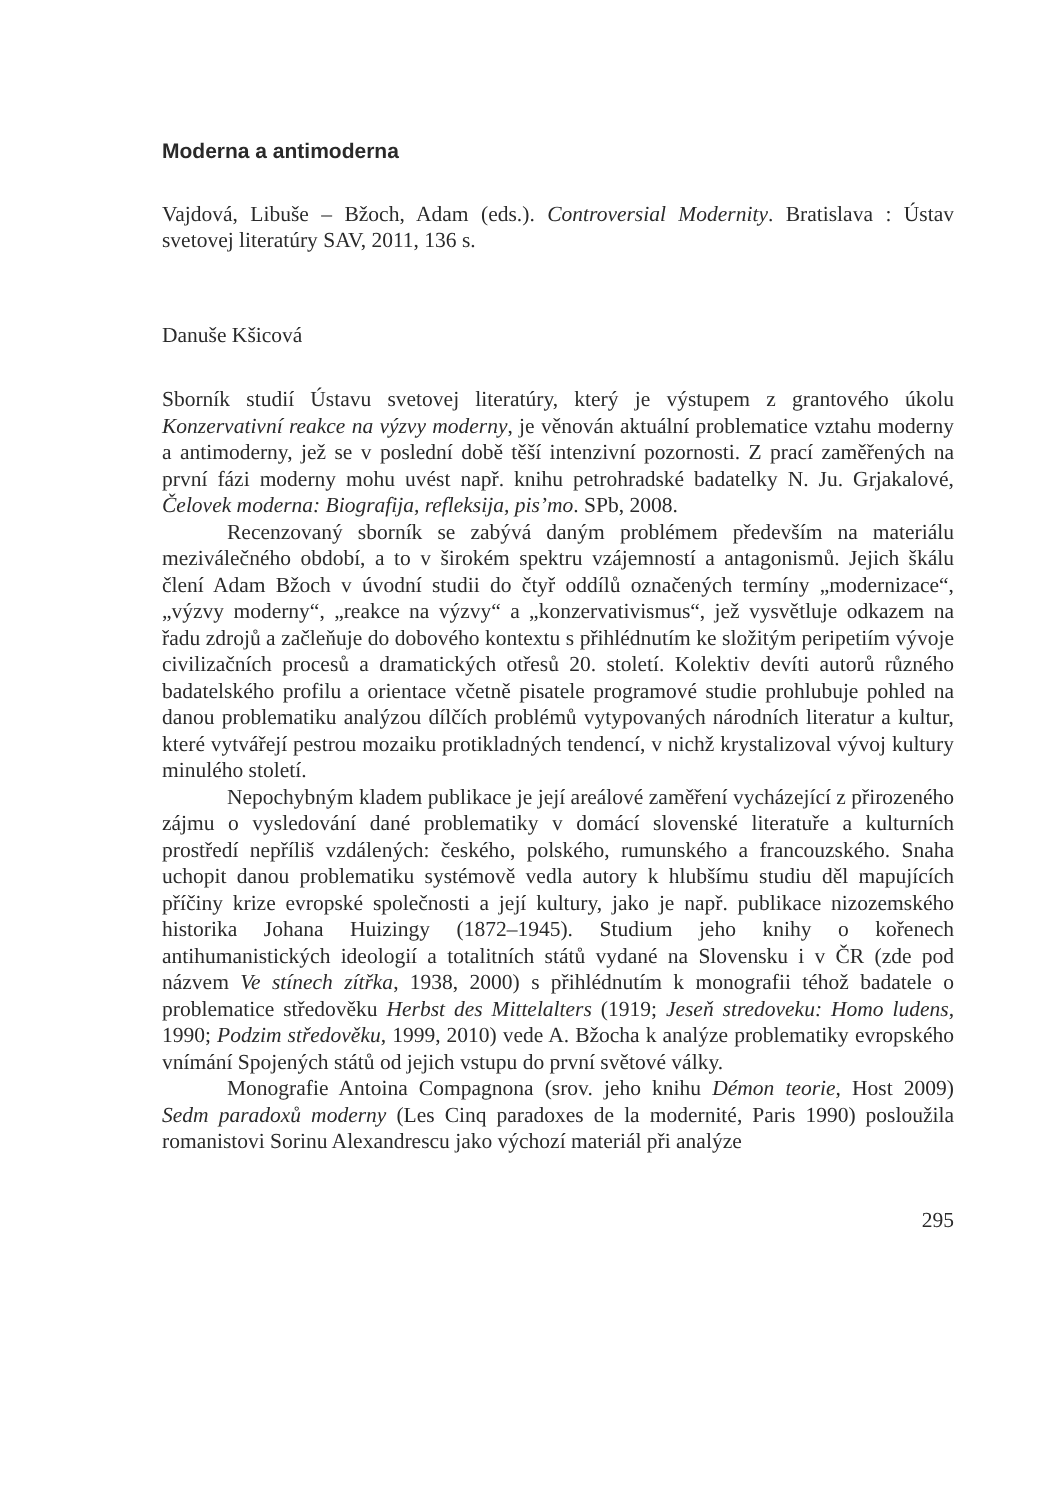Moderna a antimoderna
Vajdová, Libuše – Bžoch, Adam (eds.). Controversial Modernity. Bratislava : Ústav svetovej literatúry SAV, 2011, 136 s.
Danuše Kšicová
Sborník studií Ústavu svetovej literatúry, který je výstupem z grantového úkolu Konzervativní reakce na výzvy moderny, je věnován aktuální problematice vztahu moderny a antimoderny, jež se v poslední době těší intenzivní pozornosti. Z prací zaměřených na první fázi moderny mohu uvést např. knihu petrohradské badatelky N. Ju. Grjakalové, Čelovek moderna: Biografija, refleksija, pis’mo. SPb, 2008.
Recenzovaný sborník se zabývá daným problémem především na materiálu meziválečného období, a to v širokém spektru vzájemností a antagonismů. Jejich škálu člení Adam Bžoch v úvodní studii do čtyř oddílů označených termíny „modernizace“, „výzvy moderny“, „reakce na výzvy“ a „konzervativismus“, jež vysvětluje odkazem na řadu zdrojů a začleňuje do dobového kontextu s přihlédnutím ke složitým peripetiím vývoje civilizačních procesů a dramatických otřesů 20. století. Kolektiv devíti autorů různého badatelského profilu a orientace včetně pisatele programové studie prohlubuje pohled na danou problematiku analýzou dílčích problémů vytypovaných národních literatur a kultur, které vytvářejí pestrou mozaiku protikladných tendencí, v nichž krystalizoval vývoj kultury minulého století.
Nepochybným kladem publikace je její areálové zaměření vycházející z přirozeného zájmu o vysledování dané problematiky v domácí slovenské literatuře a kulturních prostředí nepříliš vzdálených: českého, polského, rumunského a francouzského. Snaha uchopit danou problematiku systémově vedla autory k hlubšímu studiu děl mapujících příčiny krize evropské společnosti a její kultury, jako je např. publikace nizozemského historika Johana Huizingy (1872–1945). Studium jeho knihy o kořenech antihumanistických ideologií a totalitních států vydané na Slovensku i v ČR (zde pod názvem Ve stínech zítřka, 1938, 2000) s přihlédnutím k monografii téhož badatele o problematice středověku Herbst des Mittelalters (1919; Jeseň stredoveku: Homo ludens, 1990; Podzim středověku, 1999, 2010) vede A. Bžocha k analýze problematiky evropského vnímání Spojených států od jejich vstupu do první světové války.
Monografie Antoina Compagnona (srov. jeho knihu Démon teorie, Host 2009) Sedm paradoxů moderny (Les Cinq paradoxes de la modernité, Paris 1990) posloužila romanistovi Sorinu Alexandrescu jako výchozí materiál při analýze
295